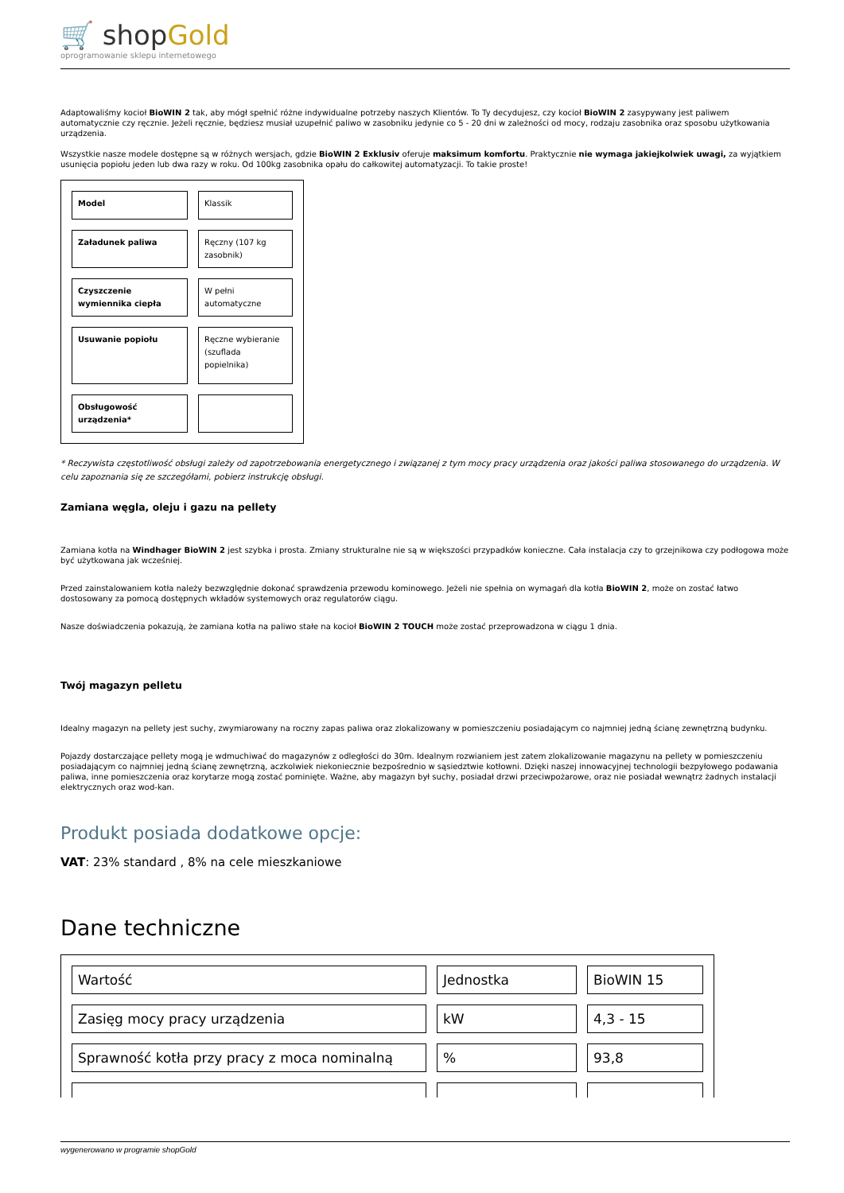🛒 shopGold
oprogramowanie sklepu internetowego
Adaptowaliśmy kocioł BioWIN 2 tak, aby mógł spełnić różne indywidualne potrzeby naszych Klientów. To Ty decydujesz, czy kocioł BioWIN 2 zasypywany jest paliwem automatycznie czy ręcznie. Jeżeli ręcznie, będziesz musiał uzupełnić paliwo w zasobniku jedynie co 5 - 20 dni w zależności od mocy, rodzaju zasobnika oraz sposobu użytkowania urządzenia.
Wszystkie nasze modele dostępne są w różnych wersjach, gdzie BioWIN 2 Exklusiv oferuje maksimum komfortu. Praktycznie nie wymaga jakiejkolwiek uwagi, za wyjątkiem usunięcia popiołu jeden lub dwa razy w roku. Od 100kg zasobnika opału do całkowitej automatyzacji. To takie proste!
| Model | Klassik |
| Załadunek paliwa | Ręczny (107 kg zasobnik) |
| Czyszczenie wymiennika ciepła | W pełni automatyczne |
| Usuwanie popiołu | Ręczne wybieranie (szuflada popielnika) |
| Obsługowość urządzenia* | |
* Reczywista częstotliwość obsługi zależy od zapotrzebowania energetycznego i związanej z tym mocy pracy urządzenia oraz jakości paliwa stosowanego do urządzenia. W celu zapoznania się ze szczegółami, pobierz instrukcję obsługi.
Zamiana węgla, oleju i gazu na pellety
Zamiana kotła na Windhager BioWIN 2 jest szybka i prosta. Zmiany strukturalne nie są w większości przypadków konieczne. Cała instalacja czy to grzejnikowa czy podłogowa może być użytkowana jak wcześniej.
Przed zainstalowaniem kotła należy bezwzględnie dokonać sprawdzenia przewodu kominowego. Jeżeli nie spełnia on wymagań dla kotła BioWIN 2, może on zostać łatwo dostosowany za pomocą dostępnych wkładów systemowych oraz regulatorów ciągu.
Nasze doświadczenia pokazują, że zamiana kotła na paliwo stałe na kocioł BioWIN 2 TOUCH może zostać przeprowadzona w ciągu 1 dnia.
Twój magazyn pelletu
Idealny magazyn na pellety jest suchy, zwymiarowany na roczny zapas paliwa oraz zlokalizowany w pomieszczeniu posiadającym co najmniej jedną ścianę zewnętrzną budynku.
Pojazdy dostarczające pellety mogą je wdmuchiwać do magazynów z odległości do 30m. Idealnym rozwianiem jest zatem zlokalizowanie magazynu na pellety w pomieszczeniu posiadającym co najmniej jedną ścianę zewnętrzną, aczkolwiek niekoniecznie bezpośrednio w sąsiedztwie kotłowni. Dzięki naszej innowacyjnej technologii bezpyłowego podawania paliwa, inne pomieszczenia oraz korytarze mogą zostać pominięte. Ważne, aby magazyn był suchy, posiadał drzwi przeciwpożarowe, oraz nie posiadał wewnątrz żadnych instalacji elektrycznych oraz wod-kan.
Produkt posiada dodatkowe opcje:
VAT: 23% standard , 8% na cele mieszkaniowe
Dane techniczne
| Wartość | Jednostka | BioWIN 15 |
| Zasięg mocy pracy urządzenia | kW | 4,3 - 15 |
| Sprawność kotła przy pracy z moca nominalną | % | 93,8 |
wygenerowano w programie shopGold